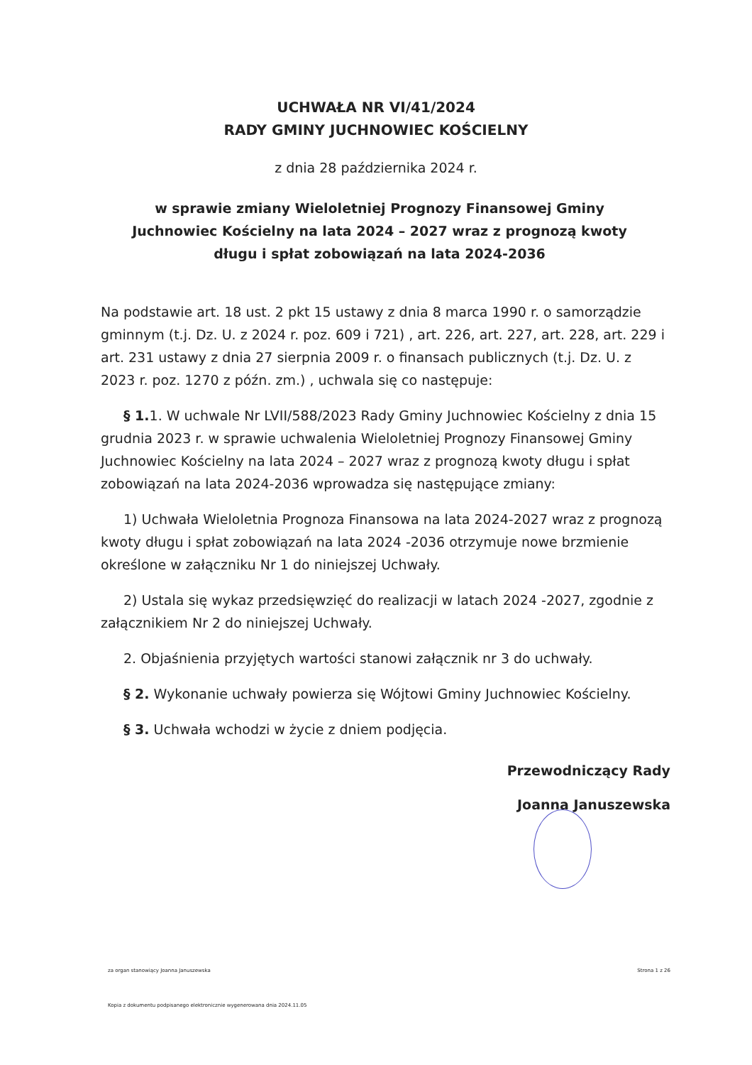UCHWAŁA NR VI/41/2024
RADY GMINY JUCHNOWIEC KOŚCIELNY
z dnia 28 października 2024 r.
w sprawie zmiany Wieloletniej Prognozy Finansowej Gminy Juchnowiec Kościelny na lata 2024 – 2027 wraz z prognozą kwoty długu i spłat zobowiązań na lata 2024-2036
Na podstawie art. 18 ust. 2 pkt 15 ustawy z dnia 8 marca 1990 r. o samorządzie gminnym (t.j. Dz. U. z 2024 r. poz. 609 i 721) , art. 226, art. 227, art. 228, art. 229 i art. 231 ustawy z dnia 27 sierpnia 2009 r. o finansach publicznych (t.j. Dz. U. z 2023 r. poz. 1270 z późn. zm.) , uchwala się co następuje:
§ 1. 1. W uchwale Nr LVII/588/2023 Rady Gminy Juchnowiec Kościelny z dnia 15 grudnia 2023 r. w sprawie uchwalenia Wieloletniej Prognozy Finansowej Gminy Juchnowiec Kościelny na lata 2024 – 2027 wraz z prognozą kwoty długu i spłat zobowiązań na lata 2024-2036 wprowadza się następujące zmiany:
1) Uchwała Wieloletnia Prognoza Finansowa na lata 2024-2027 wraz z prognozą kwoty długu i spłat zobowiązań na lata 2024 -2036 otrzymuje nowe brzmienie określone w załączniku Nr 1 do niniejszej Uchwały.
2) Ustala się wykaz przedsięwzięć do realizacji w latach 2024 -2027, zgodnie z załącznikiem Nr 2 do niniejszej Uchwały.
2. Objaśnienia przyjętych wartości stanowi załącznik nr 3 do uchwały.
§ 2. Wykonanie uchwały powierza się Wójtowi Gminy Juchnowiec Kościelny.
§ 3. Uchwała wchodzi w życie z dniem podjęcia.
Przewodniczący Rady
Joanna Januszewska
za organ stanowiący Joanna Januszewska Strona 1 z 26
Kopia z dokumentu podpisanego elektronicznie wygenerowana dnia 2024.11.05